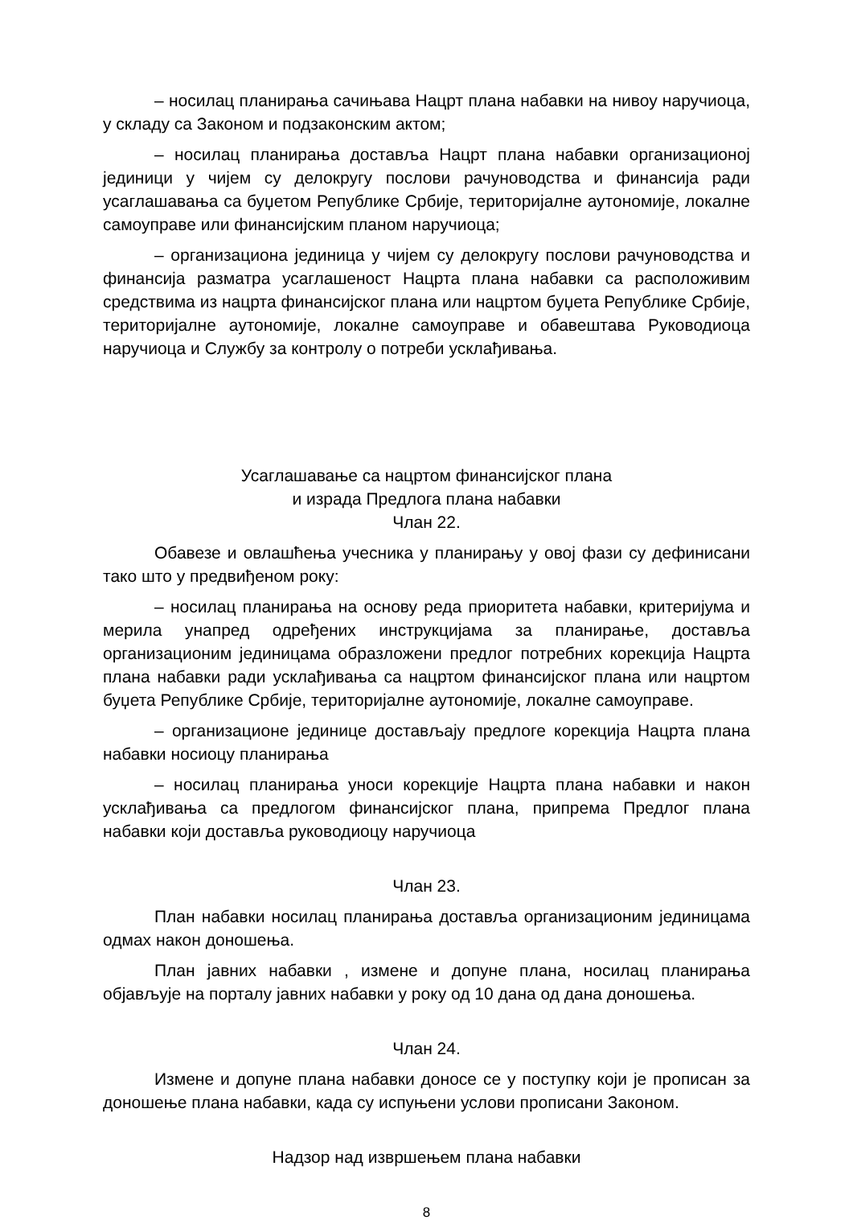– носилац планирања сачињава Нацрт плана набавки на нивоу наручиоца, у складу са Законом и подзаконским актом;
– носилац планирања доставља Нацрт плана набавки организационој јединици у чијем су делокругу послови рачуноводства и финансија ради усаглашавања са буџетом Републике Србије, територијалне аутономије, локалне самоуправе или финансијским планом наручиоца;
– организациона јединица у чијем су делокругу послови рачуноводства и финансија разматра усаглашеност Нацрта плана набавки са расположивим средствима из нацрта финансијског плана или нацртом буџета Републике Србије, територијалне аутономије, локалне самоуправе и обавештава Руководиоца наручиоца и Службу за контролу о потреби усклађивања.
Усаглашавање са нацртом финансијског плана
и израда Предлога плана набавки
Члан 22.
Обавезе и овлашћења учесника у планирању у овој фази су дефинисани тако што у предвиђеном року:
– носилац планирања на основу реда приоритета набавки, критеријума и мерила унапред одређених инструкцијама за планирање, доставља организационим јединицама образложени предлог потребних корекција Нацрта плана набавки ради усклађивања са нацртом финансијског плана или нацртом буџета Републике Србије, територијалне аутономије, локалне самоуправе.
– организационе јединице достављају предлоге корекција Нацрта плана набавки носиоцу планирања
– носилац планирања уноси корекције Нацрта плана набавки и након усклађивања са предлогом финансијског плана, припрема Предлог плана набавки који доставља руководиоцу наручиоца
Члан 23.
План набавки носилац планирања доставља организационим јединицама одмах након доношења.
План јавних набавки , измене и допуне плана, носилац планирања објављује на порталу јавних набавки у року од 10 дана од дана доношења.
Члан 24.
Измене и допуне плана набавки доносе се у поступку који је прописан за доношење плана набавки, када су испуњени услови прописани Законом.
Надзор над извршењем плана набавки
8